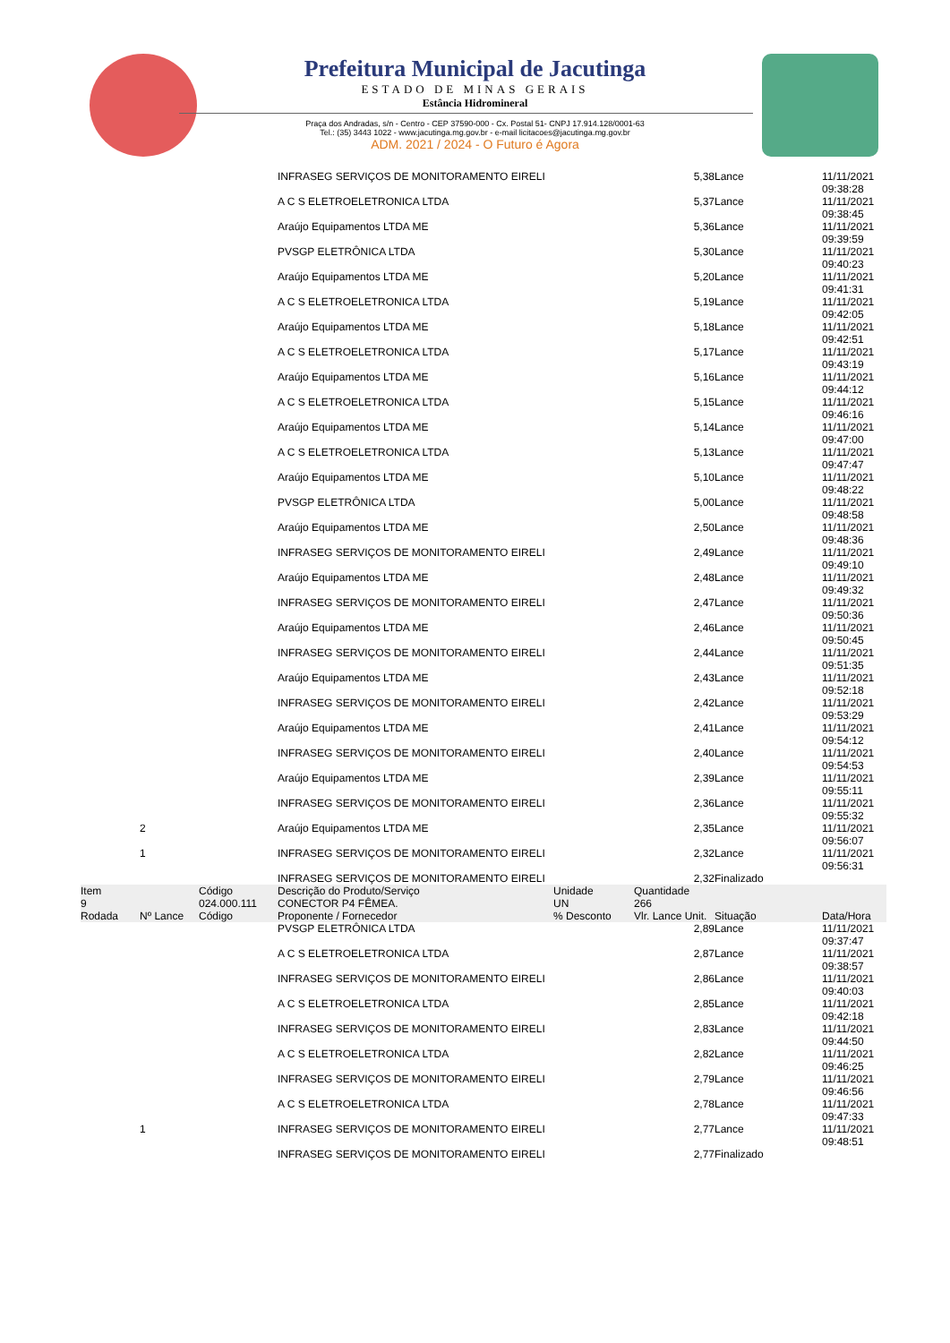Prefeitura Municipal de Jacutinga
ESTADO DE MINAS GERAIS
Estância Hidromineral
Praça dos Andradas, s/n - Centro - CEP 37590-000 - Cx. Postal 51- CNPJ 17.914.128/0001-63
Tel.: (35) 3443 1022 - www.jacutinga.mg.gov.br - e-mail licitacoes@jacutinga.mg.gov.br
ADM. 2021 / 2024 - O Futuro é Agora
| | | | INFRASEG SERVIÇOS DE MONITORAMENTO EIRELI | | 5,38 | Lance | 11/11/2021 09:38:28 |
| | | | A C S ELETROELETRONICA LTDA | | 5,37 | Lance | 11/11/2021 09:38:45 |
| | | | Araújo Equipamentos LTDA ME | | 5,36 | Lance | 11/11/2021 09:39:59 |
| | | | PVSGP ELETRÔNICA LTDA | | 5,30 | Lance | 11/11/2021 09:40:23 |
| | | | Araújo Equipamentos LTDA ME | | 5,20 | Lance | 11/11/2021 09:41:31 |
| | | | A C S ELETROELETRONICA LTDA | | 5,19 | Lance | 11/11/2021 09:42:05 |
| | | | Araújo Equipamentos LTDA ME | | 5,18 | Lance | 11/11/2021 09:42:51 |
| | | | A C S ELETROELETRONICA LTDA | | 5,17 | Lance | 11/11/2021 09:43:19 |
| | | | Araújo Equipamentos LTDA ME | | 5,16 | Lance | 11/11/2021 09:44:12 |
| | | | A C S ELETROELETRONICA LTDA | | 5,15 | Lance | 11/11/2021 09:46:16 |
| | | | Araújo Equipamentos LTDA ME | | 5,14 | Lance | 11/11/2021 09:47:00 |
| | | | A C S ELETROELETRONICA LTDA | | 5,13 | Lance | 11/11/2021 09:47:47 |
| | | | Araújo Equipamentos LTDA ME | | 5,10 | Lance | 11/11/2021 09:48:22 |
| | | | PVSGP ELETRÔNICA LTDA | | 5,00 | Lance | 11/11/2021 09:48:58 |
| | | | Araújo Equipamentos LTDA ME | | 2,50 | Lance | 11/11/2021 09:48:36 |
| | | | INFRASEG SERVIÇOS DE MONITORAMENTO EIRELI | | 2,49 | Lance | 11/11/2021 09:49:10 |
| | | | Araújo Equipamentos LTDA ME | | 2,48 | Lance | 11/11/2021 09:49:32 |
| | | | INFRASEG SERVIÇOS DE MONITORAMENTO EIRELI | | 2,47 | Lance | 11/11/2021 09:50:36 |
| | | | Araújo Equipamentos LTDA ME | | 2,46 | Lance | 11/11/2021 09:50:45 |
| | | | INFRASEG SERVIÇOS DE MONITORAMENTO EIRELI | | 2,44 | Lance | 11/11/2021 09:51:35 |
| | | | Araújo Equipamentos LTDA ME | | 2,43 | Lance | 11/11/2021 09:52:18 |
| | | | INFRASEG SERVIÇOS DE MONITORAMENTO EIRELI | | 2,42 | Lance | 11/11/2021 09:53:29 |
| | | | Araújo Equipamentos LTDA ME | | 2,41 | Lance | 11/11/2021 09:54:12 |
| | | | INFRASEG SERVIÇOS DE MONITORAMENTO EIRELI | | 2,40 | Lance | 11/11/2021 09:54:53 |
| | | | Araújo Equipamentos LTDA ME | | 2,39 | Lance | 11/11/2021 09:55:11 |
| | | | INFRASEG SERVIÇOS DE MONITORAMENTO EIRELI | | 2,36 | Lance | 11/11/2021 09:55:32 |
| | 2 | | Araújo Equipamentos LTDA ME | | 2,35 | Lance | 11/11/2021 09:56:07 |
| | 1 | | INFRASEG SERVIÇOS DE MONITORAMENTO EIRELI | | 2,32 | Lance | 11/11/2021 09:56:31 |
| | | | INFRASEG SERVIÇOS DE MONITORAMENTO EIRELI | | 2,32 | Finalizado | |
| Item | | Código | Descrição do Produto/Serviço | Unidade | Quantidade | | |
| 9 | | 024.000.111 | CONECTOR P4 FÊMEA. | UN | 266 | | |
| Rodada | Nº Lance | Código | Proponente / Fornecedor | % Desconto | Vlr. Lance Unit. | Situação | Data/Hora |
| | | | PVSGP ELETRÔNICA LTDA | | 2,89 | Lance | 11/11/2021 09:37:47 |
| | | | A C S ELETROELETRONICA LTDA | | 2,87 | Lance | 11/11/2021 09:38:57 |
| | | | INFRASEG SERVIÇOS DE MONITORAMENTO EIRELI | | 2,86 | Lance | 11/11/2021 09:40:03 |
| | | | A C S ELETROELETRONICA LTDA | | 2,85 | Lance | 11/11/2021 09:42:18 |
| | | | INFRASEG SERVIÇOS DE MONITORAMENTO EIRELI | | 2,83 | Lance | 11/11/2021 09:44:50 |
| | | | A C S ELETROELETRONICA LTDA | | 2,82 | Lance | 11/11/2021 09:46:25 |
| | | | INFRASEG SERVIÇOS DE MONITORAMENTO EIRELI | | 2,79 | Lance | 11/11/2021 09:46:56 |
| | | | A C S ELETROELETRONICA LTDA | | 2,78 | Lance | 11/11/2021 09:47:33 |
| | 1 | | INFRASEG SERVIÇOS DE MONITORAMENTO EIRELI | | 2,77 | Lance | 11/11/2021 09:48:51 |
| | | | INFRASEG SERVIÇOS DE MONITORAMENTO EIRELI | | 2,77 | Finalizado | |